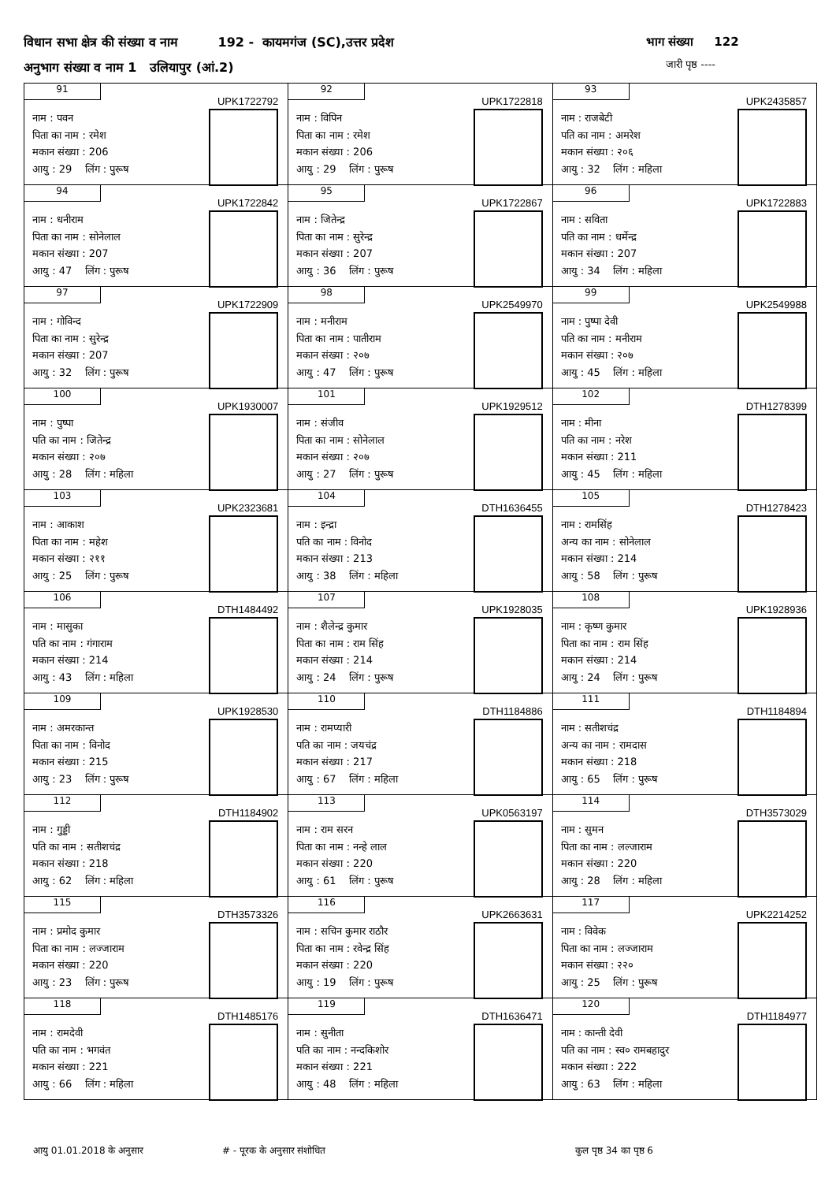विधान सभा क्षेत्र की संख्या व नाम 192 - कायमगंज (SC),उत्तर प्रदेश
भाग संख्या 122
अनुभाग संख्या व नाम 1 उलियापुर (आं.2)
जारी पृष्ठ ----
| 91 UPK1722792 नाम : पवन पिता का नाम : रमेश मकान संख्या : 206 आयु : 29 लिंग : पुरूष | 92 UPK1722818 नाम : विपिन पिता का नाम : रमेश मकान संख्या : 206 आयु : 29 लिंग : पुरूष | 93 UPK2435857 नाम : राजबेटी पति का नाम : अमरेश मकान संख्या : २०६ आयु : 32 लिंग : महिला |
| 94 UPK1722842 नाम : धनीराम पिता का नाम : सोनेलाल मकान संख्या : 207 आयु : 47 लिंग : पुरूष | 95 UPK1722867 नाम : जितेन्द्र पिता का नाम : सुरेन्द्र मकान संख्या : 207 आयु : 36 लिंग : पुरूष | 96 UPK1722883 नाम : सविता पति का नाम : धर्मेन्द्र मकान संख्या : 207 आयु : 34 लिंग : महिला |
| 97 UPK1722909 नाम : गोविन्द पिता का नाम : सुरेन्द्र मकान संख्या : 207 आयु : 32 लिंग : पुरूष | 98 UPK2549970 नाम : मनीराम पिता का नाम : पातीराम मकान संख्या : २०७ आयु : 47 लिंग : पुरूष | 99 UPK2549988 नाम : पुष्पा देवी पति का नाम : मनीराम मकान संख्या : २०७ आयु : 45 लिंग : महिला |
| 100 UPK1930007 नाम : पुष्पा पति का नाम : जितेन्द्र मकान संख्या : २०७ आयु : 28 लिंग : महिला | 101 UPK1929512 नाम : संजीव पिता का नाम : सोनेलाल मकान संख्या : २०७ आयु : 27 लिंग : पुरूष | 102 DTH1278399 नाम : मीना पति का नाम : नरेश मकान संख्या : 211 आयु : 45 लिंग : महिला |
| 103 UPK2323681 नाम : आकाश पिता का नाम : महेश मकान संख्या : २११ आयु : 25 लिंग : पुरूष | 104 DTH1636455 नाम : इन्द्रा पति का नाम : विनोद मकान संख्या : 213 आयु : 38 लिंग : महिला | 105 DTH1278423 नाम : रामसिंह अन्य का नाम : सोनेलाल मकान संख्या : 214 आयु : 58 लिंग : पुरूष |
| 106 DTH1484492 नाम : मासुका पति का नाम : गंगाराम मकान संख्या : 214 आयु : 43 लिंग : महिला | 107 UPK1928035 नाम : शैलेन्द्र कुमार पिता का नाम : राम सिंह मकान संख्या : 214 आयु : 24 लिंग : पुरूष | 108 UPK1928936 नाम : कृष्ण कुमार पिता का नाम : राम सिंह मकान संख्या : 214 आयु : 24 लिंग : पुरूष |
| 109 UPK1928530 नाम : अमरकान्त पिता का नाम : विनोद मकान संख्या : 215 आयु : 23 लिंग : पुरूष | 110 DTH1184886 नाम : रामप्यारी पति का नाम : जयचंद्र मकान संख्या : 217 आयु : 67 लिंग : महिला | 111 DTH1184894 नाम : सतीशचंद्र अन्य का नाम : रामदास मकान संख्या : 218 आयु : 65 लिंग : पुरूष |
| 112 DTH1184902 नाम : गुड्डी पति का नाम : सतीशचंद्र मकान संख्या : 218 आयु : 62 लिंग : महिला | 113 UPK0563197 नाम : राम सरन पिता का नाम : नन्हे लाल मकान संख्या : 220 आयु : 61 लिंग : पुरूष | 114 DTH3573029 नाम : सुमन पिता का नाम : लल्जाराम मकान संख्या : 220 आयु : 28 लिंग : महिला |
| 115 DTH3573326 नाम : प्रमोद कुमार पिता का नाम : लज्जाराम मकान संख्या : 220 आयु : 23 लिंग : पुरूष | 116 UPK2663631 नाम : सचिन कुमार राठौर पिता का नाम : रवेन्द्र सिंह मकान संख्या : 220 आयु : 19 लिंग : पुरूष | 117 UPK2214252 नाम : विवेक पिता का नाम : लज्जाराम मकान संख्या : २२० आयु : 25 लिंग : पुरूष |
| 118 DTH1485176 नाम : रामदेवी पति का नाम : भगवंत मकान संख्या : 221 आयु : 66 लिंग : महिला | 119 DTH1636471 नाम : सुनीता पति का नाम : नन्दकिशोर मकान संख्या : 221 आयु : 48 लिंग : महिला | 120 DTH1184977 नाम : कान्ती देवी पति का नाम : स्व० रामबहादुर मकान संख्या : 222 आयु : 63 लिंग : महिला |
आयु 01.01.2018 के अनुसार # - पूरक के अनुसार संशोधित कुल पृष्ठ 34 का पृष्ठ 6